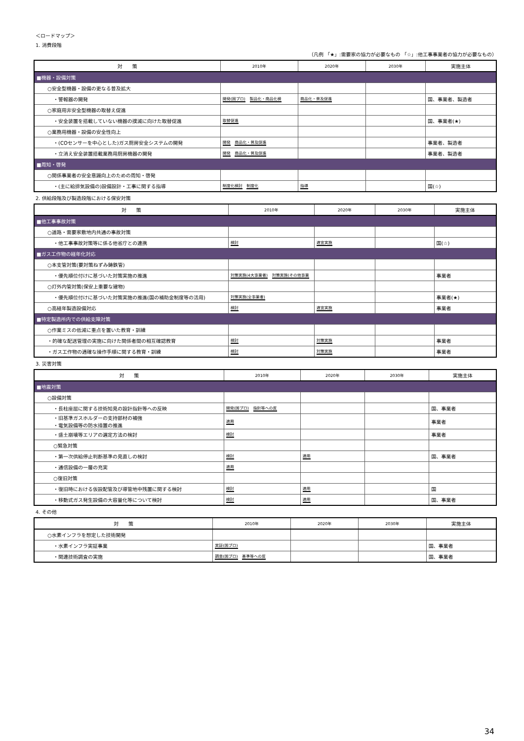＜ロードマップ＞
1. 消費段階
（凡例 「★」:需要家の協力が必要なもの 「☆」:他工事事業者の協力が必要なもの）
| 対 策 | 2010年 | 2020年 | 2030年 | 実施主体 |
| --- | --- | --- | --- | --- |
| ■機器・設備対策 | | | | |
| ○安全型機器・設備の更なる普及拡大 | | | | |
| ・警報器の開発 | 開発(国プロ) 製品化・商品化検 | 商品化・普及促進 | | 国、事業者、製造者 |
| ○家庭用非安全型機器の取替え促進 | | | | |
| ・安全装置を搭載していない機器の撲滅に向けた取替促進 | 取替促進 | | | 国、事業者(★) |
| ○業務用機器・設備の安全性向上 | | | | |
| ・(COセンサーを中心とした)ガス厨房安全システムの開発 | 開発 商品化・普及促進 | | | 事業者、製造者 |
| ・立消え安全装置搭載業務用厨房機器の開発 | 開発 商品化・普及促進 | | | 事業者、製造者 |
| ■周知・啓発 | | | | |
| ○関係事業者の安全意識向上のための周知・啓発 | | | | |
| ・(主に給排気設備の)設備設計・工事に関する指導 | 制度化検討 制度化 | 指導 | | 国(☆) |
2. 供給段階及び製造段階における保安対策
| 対 策 | 2010年 | 2020年 | 2030年 | 実施主体 |
| --- | --- | --- | --- | --- |
| ■他工事事故対策 | | | | |
| ○道路・需要家敷地内共通の事故対策 | | | | |
| ・他工事事故対策等に係る他省庁との連携 | 検討 | 適宜実施 | | 国(☆) |
| ■ガス工作物の経年化対応 | | | | |
| ○本支管対策(要対策ねずみ鋳鉄管) | | | | |
| ・優先順位付けに基づいた対策実施の推進 | 対策実施(4大事業者) 対策実施(その他事業 | | | 事業者 |
| ○灯外内管対策(保安上重要な建物) | | | | |
| ・優先順位付けに基づいた対策実施の推進(国の補助金制度等の活用) | 対策実施(全事業者) | | | 事業者(★) |
| ○高経年製造設備対応 | 検討 | 適宜実施 | | 事業者 |
| ■特定製造所内での供給支障対策 | | | | |
| ○作業ミスの低減に重点を置いた教育・訓練 | | | | |
| ・的確な配送管理の実施に向けた関係者間の相互確認教育 | 検討 | 対策実施 | | 事業者 |
| ・ガス工作物の適確な操作手順に関する教育・訓練 | 検討 | 対策実施 | | 事業者 |
3. 災害対策
| 対 策 | 2010年 | 2020年 | 2030年 | 実施主体 |
| --- | --- | --- | --- | --- |
| ■地震対策 | | | | |
| ○設備対策 | | | | |
| ・長柱座屈に関する技術知見の設計指針等への反映 | 開発(国プロ) 指針等への反 | | | 国、事業者 |
| ・旧基準ガスホルダーの支持部材の補強 ・電気設備等の防水措置の推進 | 適用 | | | 事業者 |
| ・盛土崩壊等エリアの選定方法の検討 | 検討 | | | 事業者 |
| ○緊急対策 | | | | |
| ・第一次供給停止判断基準の見直しの検討 | 検討 | 適用 | | 国、事業者 |
| ・通信設備の一層の充実 | 適用 | | | |
| ○復旧対策 | | | | |
| ・復旧時における仮設配管及び導管地中残置に関する検討 | 検討 | 適用 | | 国 |
| ・移動式ガス発生設備の大容量化等について検討 | 検討 | 適用 | | 国、事業者 |
4. その他
| 対 策 | 2010年 | 2020年 | 2030年 | 実施主体 |
| --- | --- | --- | --- | --- |
| ○水素インフラを想定した技術開発 | | | | |
| ・水素インフラ実証事業 | 実証(国プロ) | | | 国、事業者 |
| ・関連技術調査の実施 | 調査(国プロ) 基準等への反 | | | 国、事業者 |
34